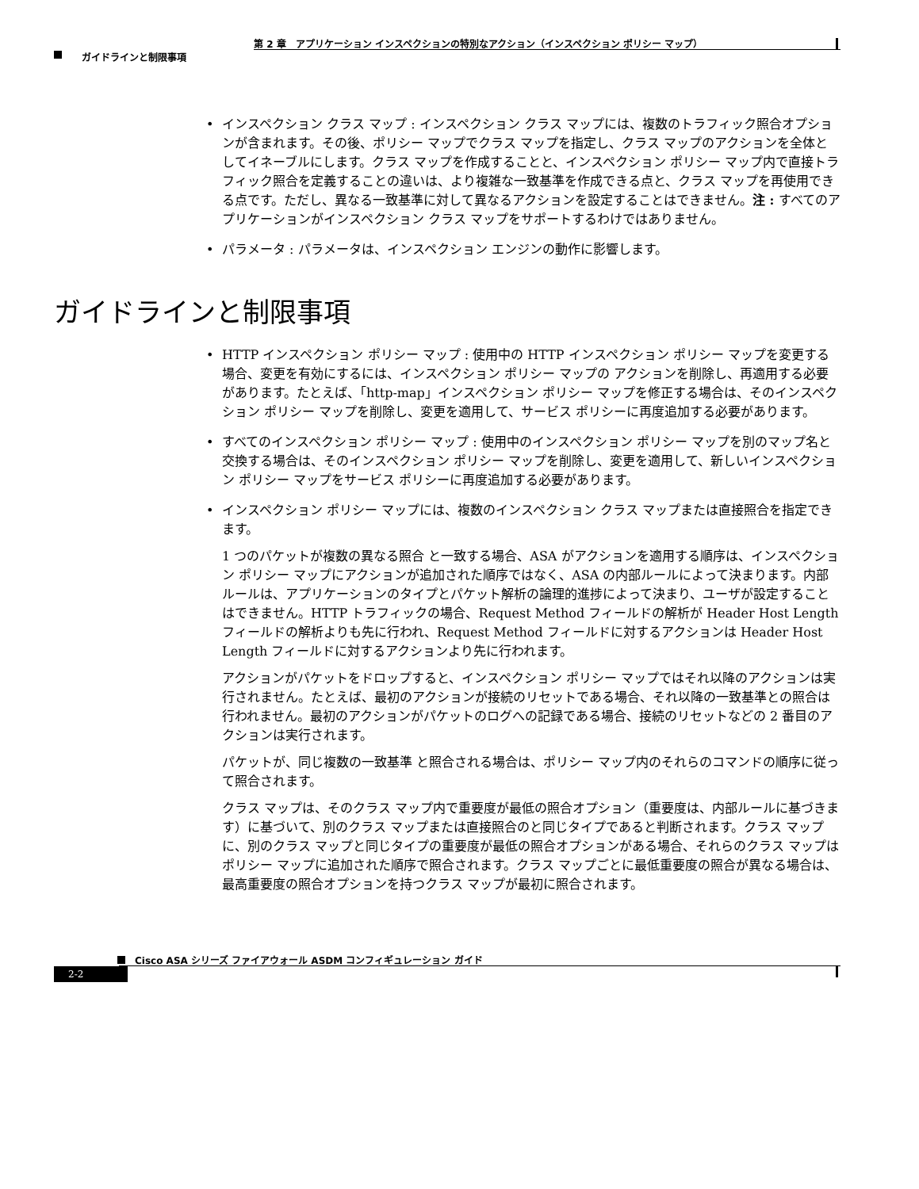第 2 章　アプリケーション インスペクションの特別なアクション（インスペクション ポリシー マップ）
ガイドラインと制限事項
• インスペクション クラス マップ : インスペクション クラス マップには、複数のトラフィック照合オプションが含まれます。その後、ポリシー マップでクラス マップを指定し、クラス マップのアクションを全体としてイネーブルにします。クラス マップを作成することと、インスペクション ポリシー マップ内で直接トラフィック照合を定義することの違いは、より複雑な一致基準を作成できる点と、クラス マップを再使用できる点です。ただし、異なる一致基準に対して異なるアクションを設定することはできません。注 : すべてのアプリケーションがインスペクション クラス マップをサポートするわけではありません。
• パラメータ : パラメータは、インスペクション エンジンの動作に影響します。
ガイドラインと制限事項
• HTTP インスペクション ポリシー マップ : 使用中の HTTP インスペクション ポリシー マップを変更する場合、変更を有効にするには、インスペクション ポリシー マップの アクションを削除し、再適用する必要があります。たとえば、「http-map」インスペクション ポリシー マップを修正する場合は、そのインスペクション ポリシー マップを削除し、変更を適用して、サービス ポリシーに再度追加する必要があります。
• すべてのインスペクション ポリシー マップ : 使用中のインスペクション ポリシー マップを別のマップ名と交換する場合は、そのインスペクション ポリシー マップを削除し、変更を適用して、新しいインスペクション ポリシー マップをサービス ポリシーに再度追加する必要があります。
• インスペクション ポリシー マップには、複数のインスペクション クラス マップまたは直接照合を指定できます。
1 つのパケットが複数の異なる照合 と一致する場合、ASA がアクションを適用する順序は、インスペクション ポリシー マップにアクションが追加された順序ではなく、ASA の内部ルールによって決まります。内部ルールは、アプリケーションのタイプとパケット解析の論理的進捗によって決まり、ユーザが設定することはできません。HTTP トラフィックの場合、Request Method フィールドの解析が Header Host Length フィールドの解析よりも先に行われ、Request Method フィールドに対するアクションは Header Host Length フィールドに対するアクションより先に行われます。
アクションがパケットをドロップすると、インスペクション ポリシー マップではそれ以降のアクションは実行されません。たとえば、最初のアクションが接続のリセットである場合、それ以降の一致基準との照合は行われません。最初のアクションがパケットのログへの記録である場合、接続のリセットなどの 2 番目のアクションは実行されます。
パケットが、同じ複数の一致基準 と照合される場合は、ポリシー マップ内のそれらのコマンドの順序に従って照合されます。
クラス マップは、そのクラス マップ内で重要度が最低の照合オプション（重要度は、内部ルールに基づきます）に基づいて、別のクラス マップまたは直接照合のと同じタイプであると判断されます。クラス マップに、別のクラス マップと同じタイプの重要度が最低の照合オプションがある場合、それらのクラス マップはポリシー マップに追加された順序で照合されます。クラス マップごとに最低重要度の照合が異なる場合は、最高重要度の照合オプションを持つクラス マップが最初に照合されます。
Cisco ASA シリーズ ファイアウォール ASDM コンフィギュレーション ガイド
2-2